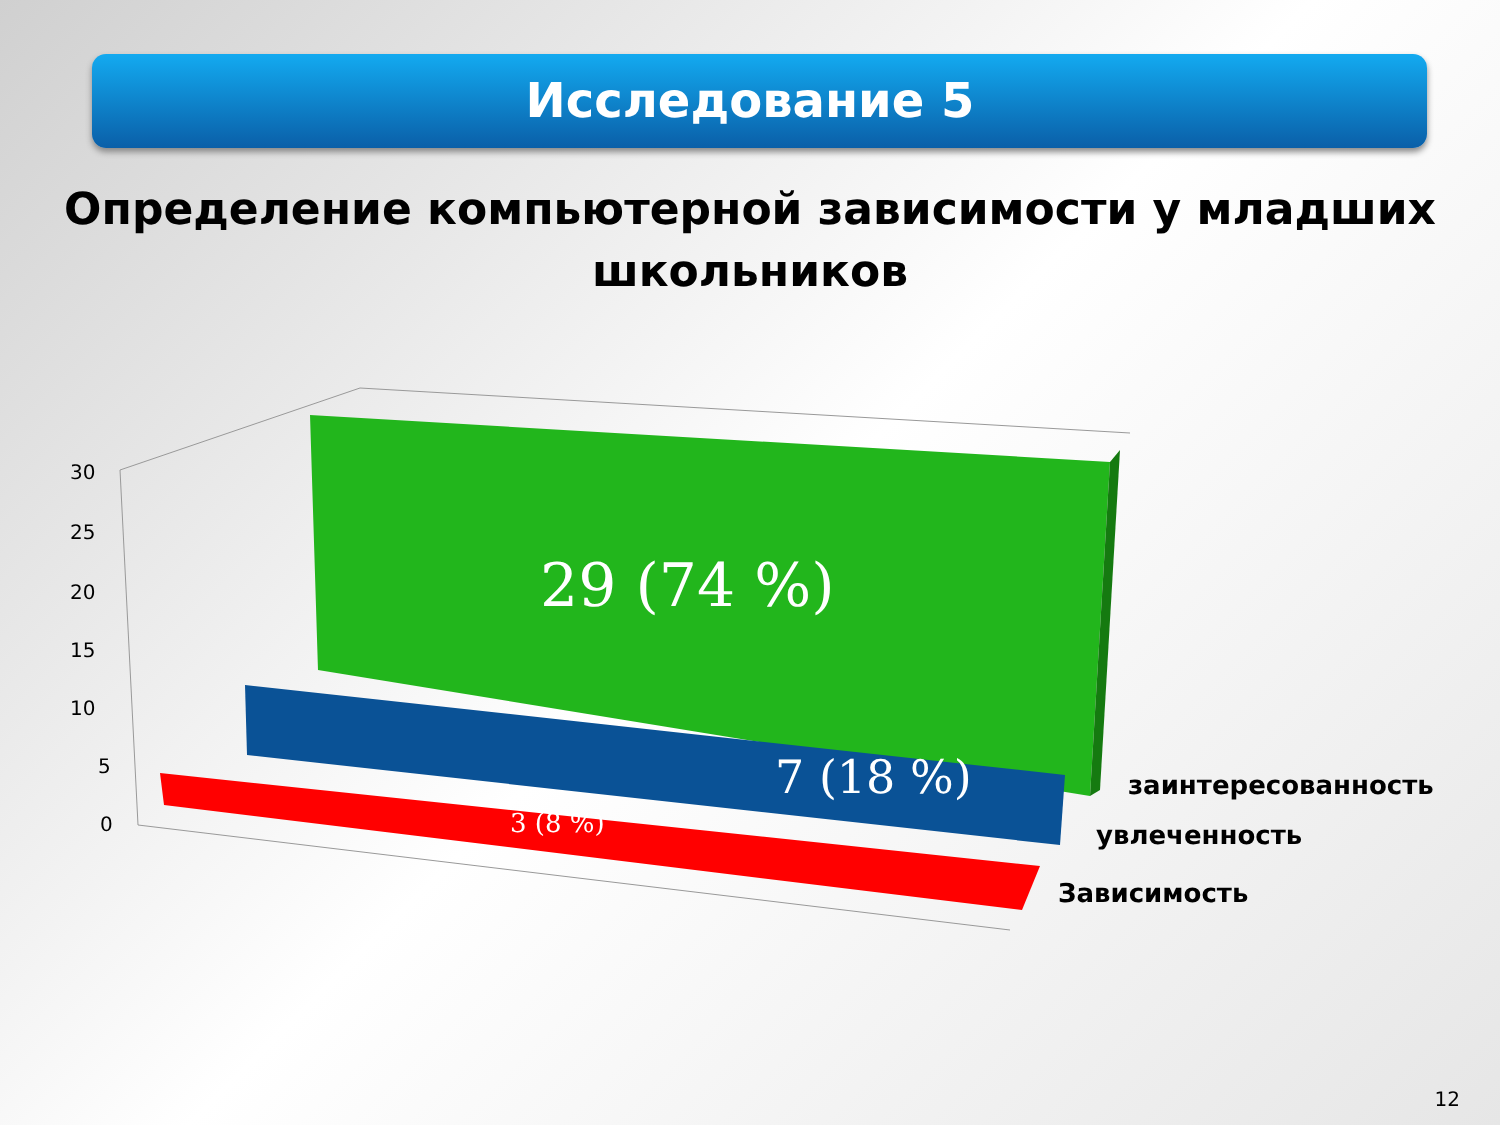Исследование 5
Определение компьютерной зависимости у младших школьников
30
25
20
15
10
5
0
29 (74 %)
7 (18 %)
3 (8 %)
заинтересованность
увлеченность
Зависимость
12